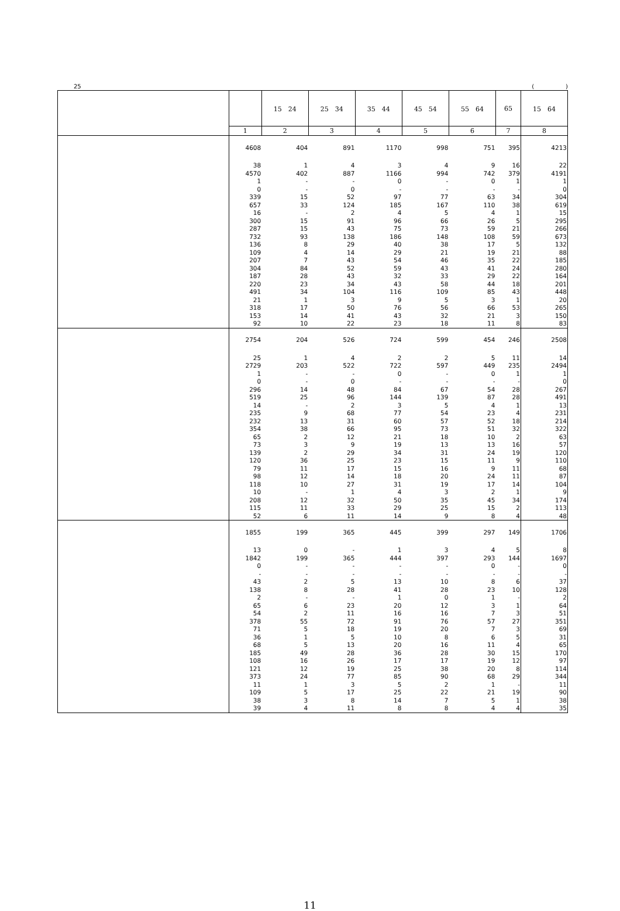25 ( )
| | | 15 24 | 25 34 | 35 44 | 45 54 | 55 64 | 65 | 15 64 |
| --- | --- | --- | --- | --- | --- | --- | --- | --- |
| | 1 | 2 | 3 | 4 | 5 | 6 | 7 | 8 |
| | 4608 | 404 | 891 | 1170 | 998 | 751 | 395 | 4213 |
| | 38 | 1 | 4 | 3 | 4 | 9 | 16 | 22 |
| | 4570 | 402 | 887 | 1166 | 994 | 742 | 379 | 4191 |
| | 1 | - | - | 0 | - | 0 | 1 | 1 |
| | 0 | - | 0 | - | - | - | - | 0 |
| | 339 | 15 | 52 | 97 | 77 | 63 | 34 | 304 |
| | 657 | 33 | 124 | 185 | 167 | 110 | 38 | 619 |
| | 16 | - | 2 | 4 | 5 | 4 | 1 | 15 |
| | 300 | 15 | 91 | 96 | 66 | 26 | 5 | 295 |
| | 287 | 15 | 43 | 75 | 73 | 59 | 21 | 266 |
| | 732 | 93 | 138 | 186 | 148 | 108 | 59 | 673 |
| | 136 | 8 | 29 | 40 | 38 | 17 | 5 | 132 |
| | 109 | 4 | 14 | 29 | 21 | 19 | 21 | 88 |
| | 207 | 7 | 43 | 54 | 46 | 35 | 22 | 185 |
| | 304 | 84 | 52 | 59 | 43 | 41 | 24 | 280 |
| | 187 | 28 | 43 | 32 | 33 | 29 | 22 | 164 |
| | 220 | 23 | 34 | 43 | 58 | 44 | 18 | 201 |
| | 491 | 34 | 104 | 116 | 109 | 85 | 43 | 448 |
| | 21 | 1 | 3 | 9 | 5 | 3 | 1 | 20 |
| | 318 | 17 | 50 | 76 | 56 | 66 | 53 | 265 |
| | 153 | 14 | 41 | 43 | 32 | 21 | 3 | 150 |
| | 92 | 10 | 22 | 23 | 18 | 11 | 8 | 83 |
| | 2754 | 204 | 526 | 724 | 599 | 454 | 246 | 2508 |
| | 25 | 1 | 4 | 2 | 2 | 5 | 11 | 14 |
| | 2729 | 203 | 522 | 722 | 597 | 449 | 235 | 2494 |
| | 1 | - | - | 0 | - | 0 | 1 | 1 |
| | 0 | - | 0 | - | - | - | - | 0 |
| | 296 | 14 | 48 | 84 | 67 | 54 | 28 | 267 |
| | 519 | 25 | 96 | 144 | 139 | 87 | 28 | 491 |
| | 14 | - | 2 | 3 | 5 | 4 | 1 | 13 |
| | 235 | 9 | 68 | 77 | 54 | 23 | 4 | 231 |
| | 232 | 13 | 31 | 60 | 57 | 52 | 18 | 214 |
| | 354 | 38 | 66 | 95 | 73 | 51 | 32 | 322 |
| | 65 | 2 | 12 | 21 | 18 | 10 | 2 | 63 |
| | 73 | 3 | 9 | 19 | 13 | 13 | 16 | 57 |
| | 139 | 2 | 29 | 34 | 31 | 24 | 19 | 120 |
| | 120 | 36 | 25 | 23 | 15 | 11 | 9 | 110 |
| | 79 | 11 | 17 | 15 | 16 | 9 | 11 | 68 |
| | 98 | 12 | 14 | 18 | 20 | 24 | 11 | 87 |
| | 118 | 10 | 27 | 31 | 19 | 17 | 14 | 104 |
| | 10 | - | 1 | 4 | 3 | 2 | 1 | 9 |
| | 208 | 12 | 32 | 50 | 35 | 45 | 34 | 174 |
| | 115 | 11 | 33 | 29 | 25 | 15 | 2 | 113 |
| | 52 | 6 | 11 | 14 | 9 | 8 | 4 | 48 |
| | 1855 | 199 | 365 | 445 | 399 | 297 | 149 | 1706 |
| | 13 | 0 | - | 1 | 3 | 4 | 5 | 8 |
| | 1842 | 199 | 365 | 444 | 397 | 293 | 144 | 1697 |
| | 0 | - | - | - | - | 0 | - | 0 |
| | - | - | - | - | - | - | - | - |
| | 43 | 2 | 5 | 13 | 10 | 8 | 6 | 37 |
| | 138 | 8 | 28 | 41 | 28 | 23 | 10 | 128 |
| | 2 | - | - | 1 | 0 | 1 | - | 2 |
| | 65 | 6 | 23 | 20 | 12 | 3 | 1 | 64 |
| | 54 | 2 | 11 | 16 | 16 | 7 | 3 | 51 |
| | 378 | 55 | 72 | 91 | 76 | 57 | 27 | 351 |
| | 71 | 5 | 18 | 19 | 20 | 7 | 3 | 69 |
| | 36 | 1 | 5 | 10 | 8 | 6 | 5 | 31 |
| | 68 | 5 | 13 | 20 | 16 | 11 | 4 | 65 |
| | 185 | 49 | 28 | 36 | 28 | 30 | 15 | 170 |
| | 108 | 16 | 26 | 17 | 17 | 19 | 12 | 97 |
| | 121 | 12 | 19 | 25 | 38 | 20 | 8 | 114 |
| | 373 | 24 | 77 | 85 | 90 | 68 | 29 | 344 |
| | 11 | 1 | 3 | 5 | 2 | 1 | - | 11 |
| | 109 | 5 | 17 | 25 | 22 | 21 | 19 | 90 |
| | 38 | 3 | 8 | 14 | 7 | 5 | 1 | 38 |
| | 39 | 4 | 11 | 8 | 8 | 4 | 4 | 35 |
11